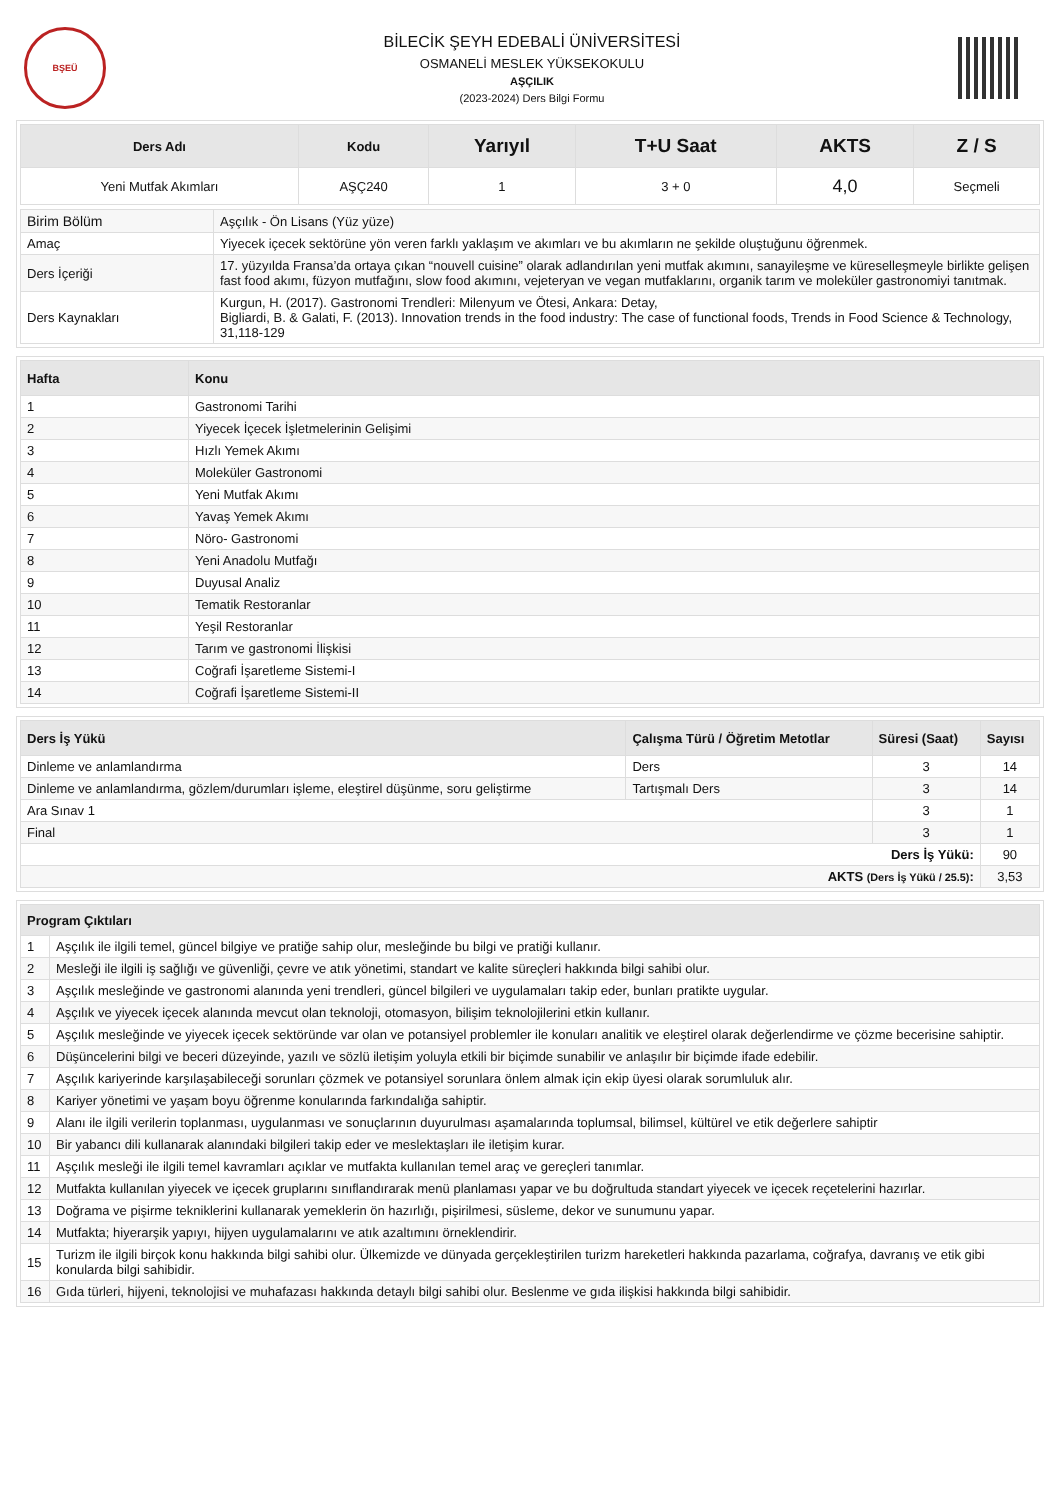BŞEÜ
BİLECİK ŞEYH EDEBALİ ÜNİVERSİTESİ
OSMANELİ MESLEK YÜKSEKOKULU
AŞÇILIK
(2023-2024) Ders Bilgi Formu
| Ders Adı | Kodu | Yarıyıl | T+U Saat | AKTS | Z / S |
| --- | --- | --- | --- | --- | --- |
| Yeni Mutfak Akımları | AŞÇ240 | 1 | 3 + 0 | 4,0 | Seçmeli |
| Birim Bölüm | Aşçılık - Ön Lisans (Yüz yüze) |
| Amaç | Yiyecek içecek sektörüne yön veren farklı yaklaşım ve akımları ve bu akımların ne şekilde oluştuğunu öğrenmek. |
| Ders İçeriği | 17. yüzyılda Fransa’da ortaya çıkan “nouvell cuisine” olarak adlandırılan yeni mutfak akımını, sanayileşme ve küreselleşmeyle birlikte gelişen fast food akımı, füzyon mutfağını, slow food akımını, vejeteryan ve vegan mutfaklarını, organik tarım ve moleküler gastronomiyi tanıtmak. |
| Ders Kaynakları | Kurgun, H. (2017). Gastronomi Trendleri: Milenyum ve Ötesi, Ankara: Detay, Bigliardi, B. & Galati, F. (2013). Innovation trends in the food industry: The case of functional foods, Trends in Food Science & Technology, 31,118-129 |
| Hafta | Konu |
| --- | --- |
| 1 | Gastronomi Tarihi |
| 2 | Yiyecek İçecek İşletmelerinin Gelişimi |
| 3 | Hızlı Yemek Akımı |
| 4 | Moleküler Gastronomi |
| 5 | Yeni Mutfak Akımı |
| 6 | Yavaş Yemek Akımı |
| 7 | Nöro- Gastronomi |
| 8 | Yeni Anadolu Mutfağı |
| 9 | Duyusal Analiz |
| 10 | Tematik Restoranlar |
| 11 | Yeşil Restoranlar |
| 12 | Tarım ve gastronomi İlişkisi |
| 13 | Coğrafi İşaretleme Sistemi-I |
| 14 | Coğrafi İşaretleme Sistemi-II |
| Ders İş Yükü | Çalışma Türü / Öğretim Metotlar | Süresi (Saat) | Sayısı |
| --- | --- | --- | --- |
| Dinleme ve anlamlandırma | Ders | 3 | 14 |
| Dinleme ve anlamlandırma, gözlem/durumları işleme, eleştirel düşünme, soru geliştirme | Tartışmalı Ders | 3 | 14 |
| Ara Sınav 1 | | 3 | 1 |
| Final | | 3 | 1 |
| Ders İş Yükü: | | | 90 |
| AKTS (Ders İş Yükü / 25.5) : | | | 3,53 |
| Program Çıktıları | |
| --- | --- |
| 1 | Aşçılık ile ilgili temel, güncel bilgiye ve pratiğe sahip olur, mesleğinde bu bilgi ve pratiği kullanır. |
| 2 | Mesleği ile ilgili iş sağlığı ve güvenliği, çevre ve atık yönetimi, standart ve kalite süreçleri hakkında bilgi sahibi olur. |
| 3 | Aşçılık mesleğinde ve gastronomi alanında yeni trendleri, güncel bilgileri ve uygulamaları takip eder, bunları pratikte uygular. |
| 4 | Aşçılık ve yiyecek içecek alanında mevcut olan teknoloji, otomasyon, bilişim teknolojilerini etkin kullanır. |
| 5 | Aşçılık mesleğinde ve yiyecek içecek sektöründe var olan ve potansiyel problemler ile konuları analitik ve eleştirel olarak değerlendirme ve çözme becerisine sahiptir. |
| 6 | Düşüncelerini bilgi ve beceri düzeyinde, yazılı ve sözlü iletişim yoluyla etkili bir biçimde sunabilir ve anlaşılır bir biçimde ifade edebilir. |
| 7 | Aşçılık kariyerinde karşılaşabileceği sorunları çözmek ve potansiyel sorunlara önlem almak için ekip üyesi olarak sorumluluk alır. |
| 8 | Kariyer yönetimi ve yaşam boyu öğrenme konularında farkındalığa sahiptir. |
| 9 | Alanı ile ilgili verilerin toplanması, uygulanması ve sonuçlarının duyurulması aşamalarında toplumsal, bilimsel, kültürel ve etik değerlere sahiptir |
| 10 | Bir yabancı dili kullanarak alanındaki bilgileri takip eder ve meslektaşları ile iletişim kurar. |
| 11 | Aşçılık mesleği ile ilgili temel kavramları açıklar ve mutfakta kullanılan temel araç ve gereçleri tanımlar. |
| 12 | Mutfakta kullanılan yiyecek ve içecek gruplarını sınıflandırarak menü planlaması yapar ve bu doğrultuda standart yiyecek ve içecek reçetelerini hazırlar. |
| 13 | Doğrama ve pişirme tekniklerini kullanarak yemeklerin ön hazırlığı, pişirilmesi, süsleme, dekor ve sunumunu yapar. |
| 14 | Mutfakta; hiyerarşik yapıyı, hijyen uygulamalarını ve atık azaltımını örneklendirir. |
| 15 | Turizm ile ilgili birçok konu hakkında bilgi sahibi olur. Ülkemizde ve dünyada gerçekleştirilen turizm hareketleri hakkında pazarlama, coğrafya, davranış ve etik gibi konularda bilgi sahibidir. |
| 16 | Gıda türleri, hijyeni, teknolojisi ve muhafazası hakkında detaylı bilgi sahibi olur. Beslenme ve gıda ilişkisi hakkında bilgi sahibidir. |